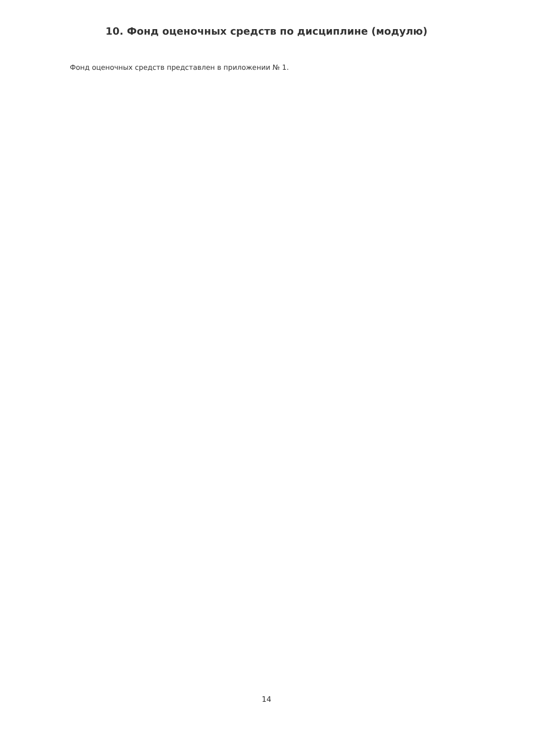10. Фонд оценочных средств по дисциплине (модулю)
Фонд оценочных средств представлен в приложении № 1.
14